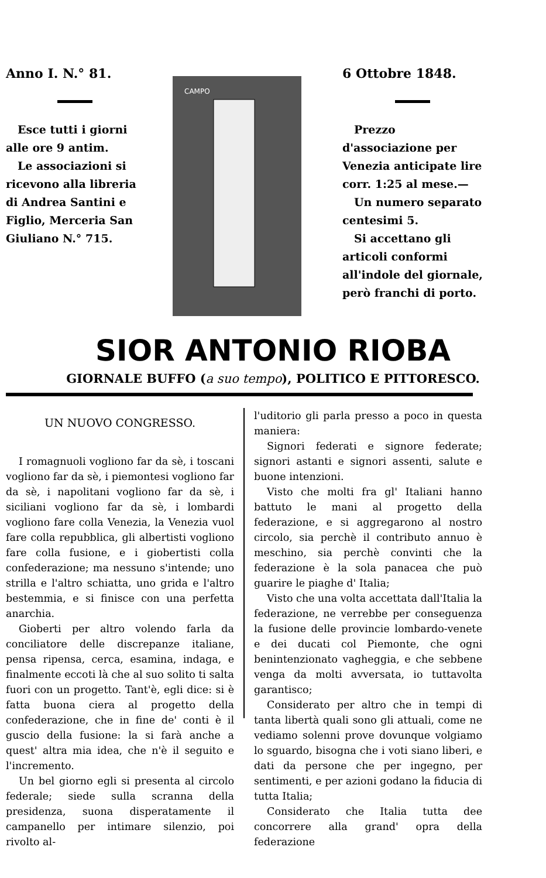Anno I. N.° 81.
Esce tutti i giorni alle ore 9 antim.
Le associazioni si ricevono alla libreria di Andrea Santini e Figlio, Merceria San Giuliano N.° 715.
CAMPO
6 Ottobre 1848.
Prezzo d'associazione per Venezia anticipate lire corr. 1:25 al mese.—
Un numero separato centesimi 5.
Si accettano gli articoli conformi all'indole del giornale, però franchi di porto.
SIOR ANTONIO RIOBA
GIORNALE BUFFO (a suo tempo), POLITICO E PITTORESCO.
UN NUOVO CONGRESSO.
I romagnuoli vogliono far da sè, i toscani vogliono far da sè, i piemontesi vogliono far da sè, i napolitani vogliono far da sè, i siciliani vogliono far da sè, i lombardi vogliono fare colla Venezia, la Venezia vuol fare colla repubblica, gli albertisti vogliono fare colla fusione, e i giobertisti colla confederazione; ma nessuno s'intende; uno strilla e l'altro schiatta, uno grida e l'altro bestemmia, e si finisce con una perfetta anarchia.
Gioberti per altro volendo farla da conciliatore delle discrepanze italiane, pensa ripensa, cerca, esamina, indaga, e finalmente eccoti là che al suo solito ti salta fuori con un progetto. Tant'è, egli dice: si è fatta buona ciera al progetto della confederazione, che in fine de' conti è il guscio della fusione: la si farà anche a quest' altra mia idea, che n'è il seguito e l'incremento.
Un bel giorno egli si presenta al circolo federale; siede sulla scranna della presidenza, suona disperatamente il campanello per intimare silenzio, poi rivolto al-
l'uditorio gli parla presso a poco in questa maniera:
Signori federati e signore federate; signori astanti e signori assenti, salute e buone intenzioni.
Visto che molti fra gl' Italiani hanno battuto le mani al progetto della federazione, e si aggregarono al nostro circolo, sia perchè il contributo annuo è meschino, sia perchè convinti che la federazione è la sola panacea che può guarire le piaghe d' Italia;
Visto che una volta accettata dall'Italia la federazione, ne verrebbe per conseguenza la fusione delle provincie lombardo-venete e dei ducati col Piemonte, che ogni benintenzionato vagheggia, e che sebbene venga da molti avversata, io tuttavolta garantisco;
Considerato per altro che in tempi di tanta libertà quali sono gli attuali, come ne vediamo solenni prove dovunque volgiamo lo sguardo, bisogna che i voti siano liberi, e dati da persone che per ingegno, per sentimenti, e per azioni godano la fiducia di tutta Italia;
Considerato che Italia tutta dee concorrere alla grand' opra della federazione